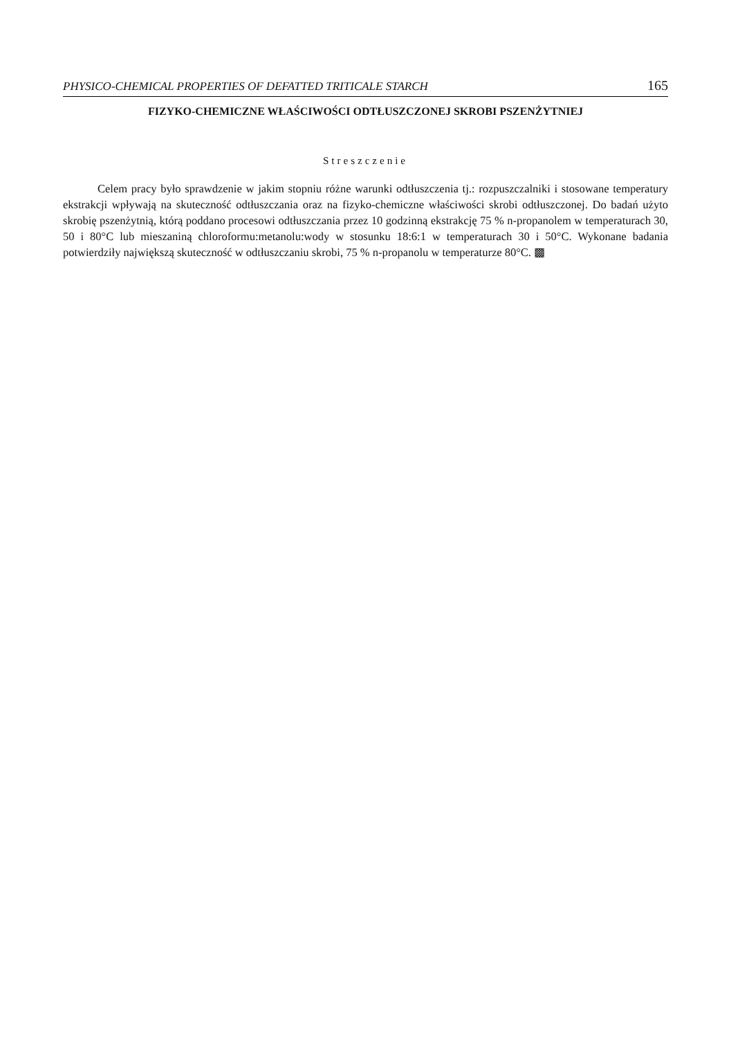PHYSICO-CHEMICAL PROPERTIES OF DEFATTED TRITICALE STARCH 165
FIZYKO-CHEMICZNE WŁAŚCIWOŚCI ODTŁUSZCZONEJ SKROBI PSZENŻYTNIEJ
Streszczenie
Celem pracy było sprawdzenie w jakim stopniu różne warunki odtłuszczenia tj.: rozpuszczalniki i stosowane temperatury ekstrakcji wpływają na skuteczność odtłuszczania oraz na fizyko-chemiczne właściwości skrobi odtłuszczonej. Do badań użyto skrobię pszenżytnią, którą poddano procesowi odtłuszczania przez 10 godzinną ekstrakcję 75 % n-propanolem w temperaturach 30, 50 i 80°C lub mieszaniną chloroformu:metanolu:wody w stosunku 18:6:1 w temperaturach 30 i 50°C. Wykonane badania potwierdziły największą skuteczność w odtłuszczaniu skrobi, 75 % n-propanolu w temperaturze 80°C. ▩